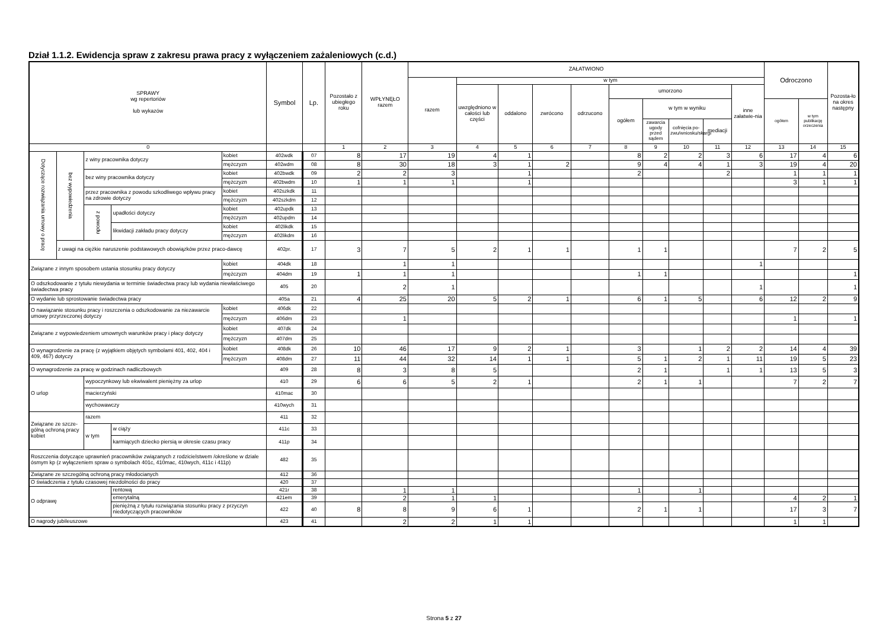Dział 1.1.2. Ewidencja spraw z zakresu prawa pracy z wyłączeniem zażaleniowych (c.d.)
| SPRAWY wg repertoriów lub wykazów | | | | | Symbol | Lp. | Pozostało z ubiegłego roku | WPŁYNĘŁO razem | ZAŁATWIONO | | | | | | | | | | Odroczono | | Pozosta-ło na okres następny |
| --- | --- | --- | --- | --- | --- | --- | --- | --- | --- | --- | --- | --- | --- | --- | --- | --- | --- | --- | --- | --- | --- |
| | | | | | | | | | razem | w tym | | | | | | | | | | | |
| | | | | | | | | | | uwzględniono w całości lub części | oddalono | zwrócono | odrzucono | umorzono | | | | inne załatwie-nia | | | |
| | | | | | | | | | | | | | | ogółem | w tym w wyniku | | | | ogółem | w tym publikację orzeczenia | |
| | | | | | | | | | | | | | | | zawarcia ugody przed sądem | cofnięcia po-zwu/wniosku/skargi | mediacji | | | | |
| 0 | | | | | | | 1 | 2 | 3 | 4 | 5 | 6 | 7 | 8 | 9 | 10 | 11 | 12 | 13 | 14 | 15 |
| Dotyczące rozwiązania umowy o pracę | bez wypowiedzenia | z winy pracownika dotyczy | | kobiet | 402wdk | 07 | 8 | 17 | 19 | 4 | 1 | | | 8 | 2 | 2 | 3 | 6 | 17 | 4 | 6 |
| | | | | mężczyzn | 402wdm | 08 | 8 | 30 | 18 | 3 | 1 | 2 | | 9 | 4 | 4 | 1 | 3 | 19 | 4 | 20 |
| | | bez winy pracownika dotyczy | | kobiet | 402bwdk | 09 | 2 | 2 | 3 | | 1 | | | 2 | | | 2 | | 1 | 1 | 1 |
| | | | | mężczyzn | 402bwdm | 10 | 1 | 1 | 1 | | 1 | | | | | | | | 3 | 1 | 1 |
| | | przez pracownika z powodu szkodliwego wpływu pracy na zdrowie dotyczy | | kobiet | 402szkdk | 11 | | | | | | | | | | | | | | | |
| | | | | mężczyzn | 402szkdm | 12 | | | | | | | | | | | | | | | |
| | | z powodu | upadłości dotyczy | kobiet | 402updk | 13 | | | | | | | | | | | | | | | |
| | | | | mężczyzn | 402updm | 14 | | | | | | | | | | | | | | | |
| | | | likwidacji zakładu pracy dotyczy | kobiet | 402likdk | 15 | | | | | | | | | | | | | | | |
| | | | | mężczyzn | 402likdm | 16 | | | | | | | | | | | | | | | |
| | z uwagi na ciężkie naruszenie podstawowych obowiązków przez praco-dawcę | | | | 402pr. | 17 | 3 | 7 | 5 | 2 | 1 | 1 | | 1 | 1 | | | | 7 | 2 | 5 |
| Związane z innym sposobem ustania stosunku pracy dotyczy | | | | kobiet | 404dk | 18 | | 1 | 1 | | | | | | | | | 1 | | | |
| | | | | mężczyzn | 404dm | 19 | 1 | 1 | 1 | | | | | 1 | 1 | | | | | | 1 |
| O odszkodowanie z tytułu niewydania w terminie świadectwa pracy lub wydania niewłaściwego świadectwa pracy | | | | | 405 | 20 | | 2 | 1 | | | | | | | | | 1 | | | 1 |
| O wydanie lub sprostowanie świadectwa pracy | | | | | 405a | 21 | 4 | 25 | 20 | 5 | 2 | 1 | | 6 | 1 | 5 | | 6 | 12 | 2 | 9 |
| O nawiązanie stosunku pracy i roszczenia o odszkodowanie za niezawarcie umowy przyrzeczonej dotyczy | | | | kobiet | 406dk | 22 | | | | | | | | | | | | | | | |
| | | | | mężczyzn | 406dm | 23 | | 1 | | | | | | | | | | | 1 | | 1 |
| Związane z wypowiedzeniem umownych warunków pracy i płacy dotyczy | | | | kobiet | 407dk | 24 | | | | | | | | | | | | | | | |
| | | | | mężczyzn | 407dm | 25 | | | | | | | | | | | | | | | |
| O wynagrodzenie za pracę (z wyjątkiem objętych symbolami 401, 402, 404 i 409, 467) dotyczy | | | | kobiet | 408dk | 26 | 10 | 46 | 17 | 9 | 2 | 1 | | 3 | | 1 | 2 | 2 | 14 | 4 | 39 |
| | | | | mężczyzn | 408dm | 27 | 11 | 44 | 32 | 14 | 1 | 1 | | 5 | 1 | 2 | 1 | 11 | 19 | 5 | 23 |
| O wynagrodzenie za pracę w godzinach nadliczbowych | | | | | 409 | 28 | 8 | 3 | 8 | 5 | | | | 2 | 1 | | 1 | 1 | 13 | 5 | 3 |
| O urlop | | wypoczynkowy lub ekwiwalent pieniężny za urlop | | | 410 | 29 | 6 | 6 | 5 | 2 | 1 | | | 2 | 1 | 1 | | | 7 | 2 | 7 |
| | | macierzyński | | | 410mac | 30 | | | | | | | | | | | | | | | |
| | | wychowawczy | | | 410wych | 31 | | | | | | | | | | | | | | | |
| Związane ze szcze-gólną ochroną pracy kobiet | | razem | | | 411 | 32 | | | | | | | | | | | | | | | |
| | | w tym | w ciąży | | 411c | 33 | | | | | | | | | | | | | | | |
| | | | karmiących dziecko piersią w okresie czasu pracy | | 411p | 34 | | | | | | | | | | | | | | | |
| Roszczenia dotyczące uprawnień pracowników związanych z rodzicielstwem /określone w dziale ósmym kp (z wyłączeniem spraw o symbolach 401c, 410mac, 410wych, 411c i 411p) | | | | | 482 | 35 | | | | | | | | | | | | | | | |
| Związane ze szczególną ochroną pracy młodocianych | | | | | 412 | 36 | | | | | | | | | | | | | | | |
| O świadczenia z tytułu czasowej niezdolności do pracy | | | | | 420 | 37 | | | | | | | | | | | | | | | |
| O odprawę | | | rentową | | 421r | 38 | | 1 | 1 | | | | | 1 | | 1 | | | | | |
| | | | emerytalną | | 421em | 39 | | 2 | 1 | 1 | | | | | | | | | 4 | 2 | 1 |
| | | | pieniężną z tytułu rozwiązania stosunku pracy z przyczyn niedotyczących pracowników | | 422 | 40 | 8 | 8 | 9 | 6 | 1 | | | 2 | 1 | 1 | | | 17 | 3 | 7 |
| O nagrody jubileuszowe | | | | | 423 | 41 | | 2 | 2 | 1 | 1 | | | | | | | | 1 | 1 | |
Strona 5 z 27